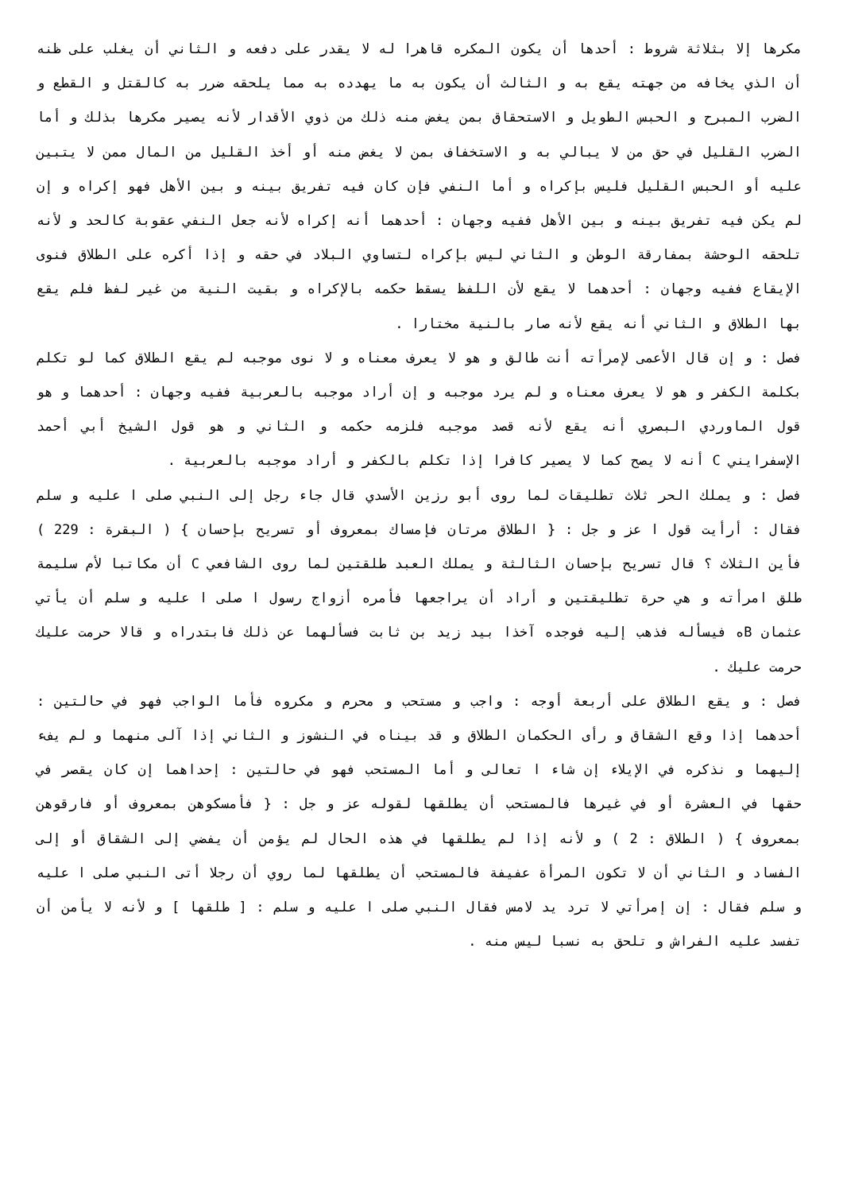مكرها إلا بثلاثة شروط : أحدها أن يكون المكره قاهرا له لا يقدر على دفعه و الثاني أن يغلب على ظنه أن الذي يخافه من جهته يقع به و الثالث أن يكون به ما يهدده به مما يلحقه ضرر به كالقتل و القطع و الضرب المبرح و الحبس الطويل و الاستحقاق بمن يغض منه ذلك من ذوي الأقدار لأنه يصير مكرها بذلك و أما الضرب القليل في حق من لا يبالي به و الاستخفاف بمن لا يغض منه أو أخذ القليل من المال ممن لا يتبين عليه أو الحبس القليل فليس بإكراه و أما النفي فإن كان فيه تفريق بينه و بين الأهل فهو إكراه و إن لم يكن فيه تفريق بينه و بين الأهل ففيه وجهان : أحدهما أنه إكراه لأنه جعل النفي عقوبة كالحد و لأنه تلحقه الوحشة بمفارقة الوطن و الثاني ليس بإكراه لتساوي البلاد في حقه و إذا أكره على الطلاق فنوى الإيقاع ففيه وجهان : أحدهما لا يقع لأن اللفظ يسقط حكمه بالإكراه و بقيت النية من غير لفظ فلم يقع بها الطلاق و الثاني أنه يقع لأنه صار بالنية مختارا .
فصل : و إن قال الأعمى لإمرأته أنت طالق و هو لا يعرف معناه و لا نوى موجبه لم يقع الطلاق كما لو تكلم بكلمة الكفر و هو لا يعرف معناه و لم يرد موجبه و إن أراد موجبه بالعربية ففيه وجهان : أحدهما و هو قول الماوردي البصري أنه يقع لأنه قصد موجبه فلزمه حكمه و الثاني و هو قول الشيخ أبي أحمد الإسفرايني C أنه لا يصح كما لا يصير كافرا إذا تكلم بالكفر و أراد موجبه بالعربية .
فصل : و يملك الحر ثلاث تطليقات لما روى أبو رزين الأسدي قال جاء رجل إلى النبي صلى ا عليه و سلم فقال : أرأيت قول ا عز و جل : { الطلاق مرتان فإمساك بمعروف أو تسريح بإحسان } ( البقرة : 229 ) فأين الثلاث ؟ قال تسريح بإحسان الثالثة و يملك العبد طلقتين لما روى الشافعي C أن مكاتبا لأم سليمة طلق امرأته و هي حرة تطليقتين و أراد أن يراجعها فأمره أزواج رسول ا صلى ا عليه و سلم أن يأتي عثمان Bه فيسأله فذهب إليه فوجده آخذا بيد زيد بن ثابت فسألهما عن ذلك فابتدراه و قالا حرمت عليك حرمت عليك .
فصل : و يقع الطلاق على أربعة أوجه : واجب و مستحب و محرم و مكروه فأما الواجب فهو في حالتين : أحدهما إذا وقع الشقاق و رأى الحكمان الطلاق و قد بيناه في النشوز و الثاني إذا آلى منهما و لم يفء إليهما و نذكره في الإيلاء إن شاء ا تعالى و أما المستحب فهو في حالتين : إحداهما إن كان يقصر في حقها في العشرة أو في غيرها فالمستحب أن يطلقها لقوله عز و جل : { فأمسكوهن بمعروف أو فارقوهن بمعروف } ( الطلاق : 2 ) و لأنه إذا لم يطلقها في هذه الحال لم يؤمن أن يفضي إلى الشقاق أو إلى الفساد و الثاني أن لا تكون المرأة عفيفة فالمستحب أن يطلقها لما روي أن رجلا أتى النبي صلى ا عليه و سلم فقال : إن إمرأتي لا ترد يد لامس فقال النبي صلى ا عليه و سلم : [ طلقها ] و لأنه لا يأمن أن تفسد عليه الفراش و تلحق به نسبا ليس منه .